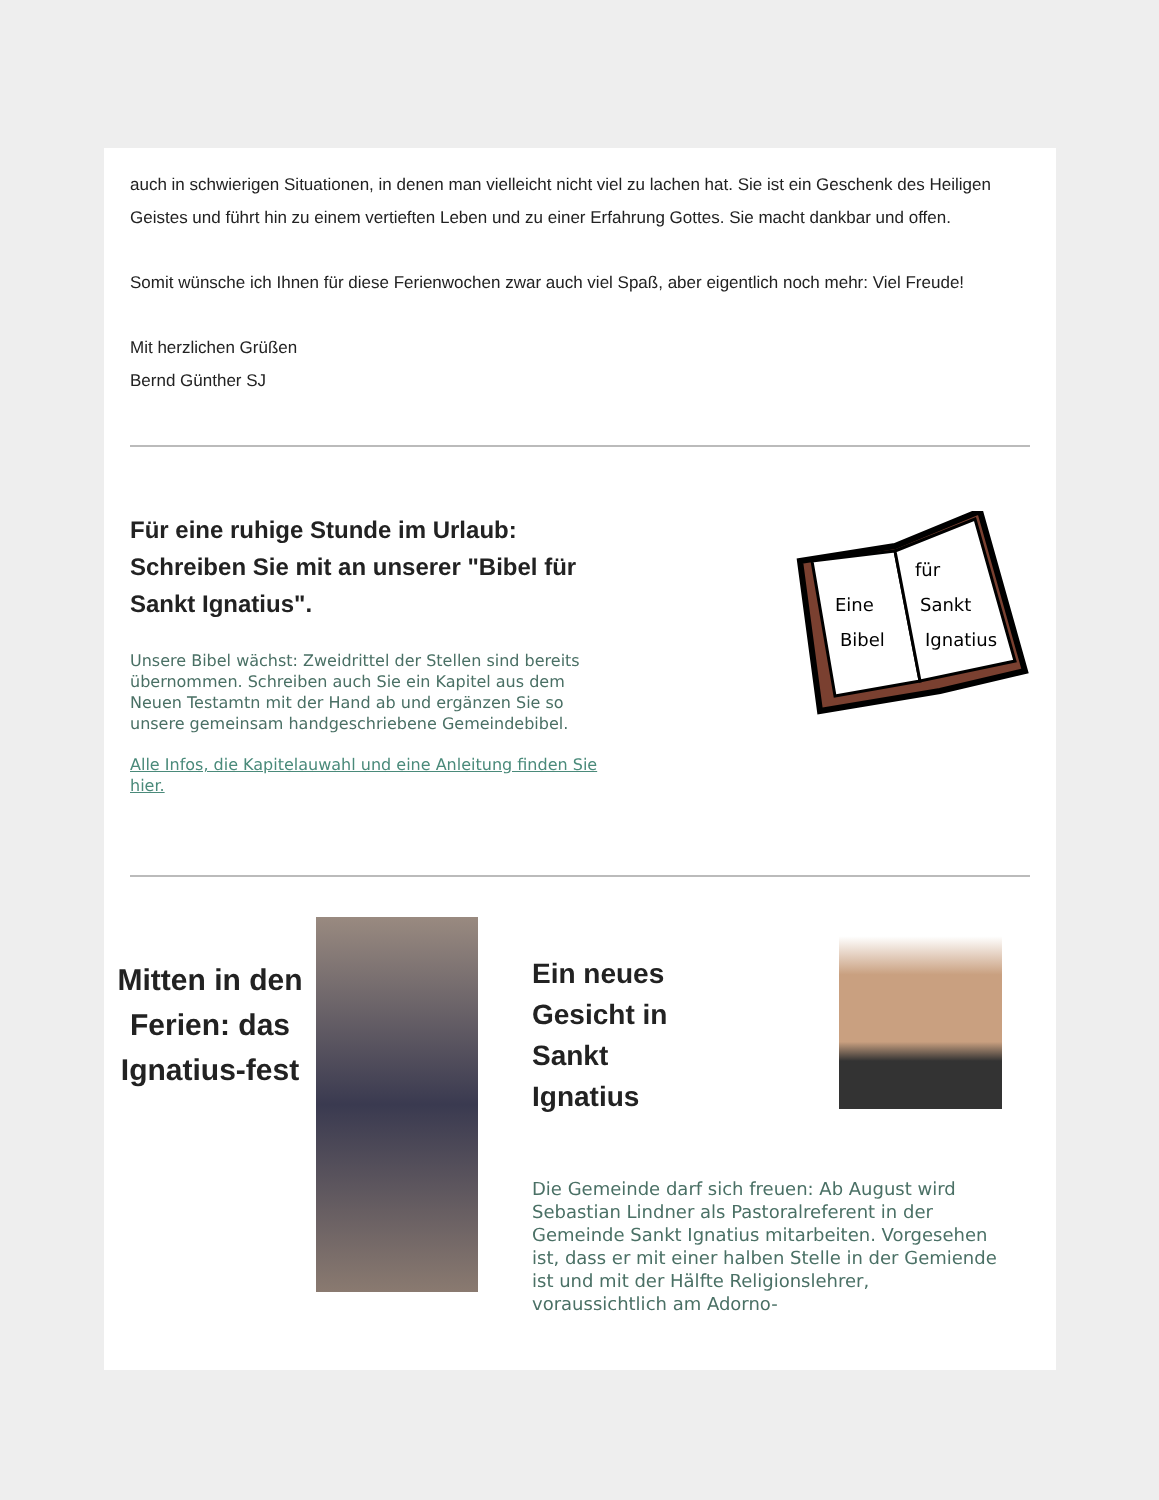auch in schwierigen Situationen, in denen man vielleicht nicht viel zu lachen hat. Sie ist ein Geschenk des Heiligen Geistes und führt hin zu einem vertieften Leben und zu einer Erfahrung Gottes. Sie macht dankbar und offen.
Somit wünsche ich Ihnen für diese Ferienwochen zwar auch viel Spaß, aber eigentlich noch mehr: Viel Freude!
Mit herzlichen Grüßen
Bernd Günther SJ
Für eine ruhige Stunde im Urlaub: Schreiben Sie mit an unserer "Bibel für Sankt Ignatius".
Unsere Bibel wächst: Zweidrittel der Stellen sind bereits übernommen. Schreiben auch Sie ein Kapitel aus dem Neuen Testamtn mit der Hand ab und ergänzen Sie so unsere gemeinsam handgeschriebene Gemeindebibel.
Alle Infos, die Kapitelauwahl und eine Anleitung finden Sie hier.
Eine
Bibel
für
Sankt
Ignatius
Mitten in den Ferien: das Ignatius-fest
Ein neues
Gesicht in
Sankt
Ignatius
Die Gemeinde darf sich freuen: Ab August wird Sebastian Lindner als Pastoralreferent in der Gemeinde Sankt Ignatius mitarbeiten. Vorgesehen ist, dass er mit einer halben Stelle in der Gemiende ist und mit der Hälfte Religionslehrer, voraussichtlich am Adorno-